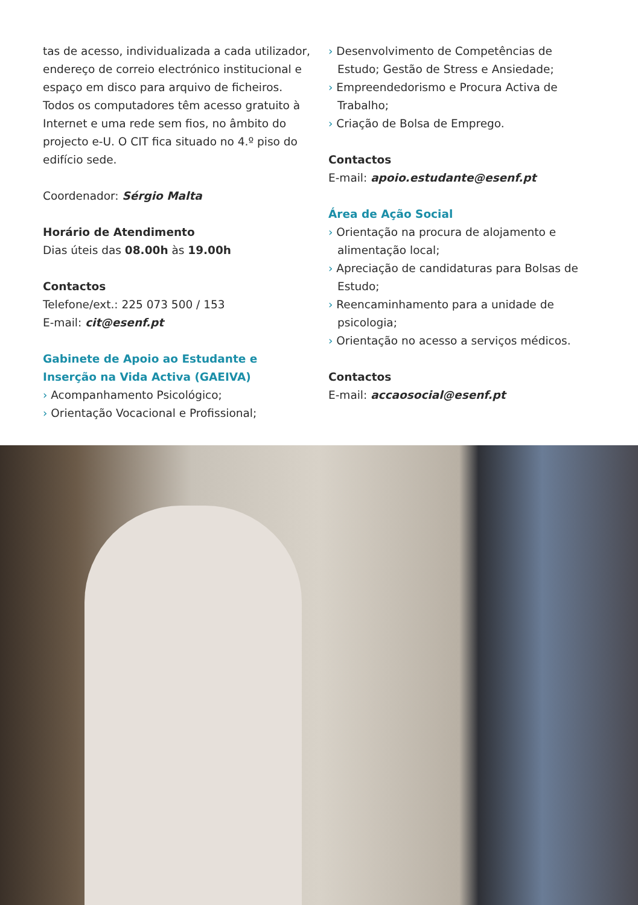tas de acesso, individualizada a cada utilizador, endereço de correio electrónico institucional e espaço em disco para arquivo de ficheiros.
Todos os computadores têm acesso gratuito à Internet e uma rede sem fios, no âmbito do projecto e-U. O CIT fica situado no 4.º piso do edifício sede.
Coordenador: Sérgio Malta
Horário de Atendimento
Dias úteis das 08.00h às 19.00h
Contactos
Telefone/ext.: 225 073 500 / 153
E-mail: cit@esenf.pt
Gabinete de Apoio ao Estudante e Inserção na Vida Activa (GAEIVA)
› Acompanhamento Psicológico;
› Orientação Vocacional e Profissional;
› Desenvolvimento de Competências de Estudo; Gestão de Stress e Ansiedade;
› Empreendedorismo e Procura Activa de Trabalho;
› Criação de Bolsa de Emprego.
Contactos
E-mail: apoio.estudante@esenf.pt
Área de Ação Social
› Orientação na procura de alojamento e alimentação local;
› Apreciação de candidaturas para Bolsas de Estudo;
› Reencaminhamento para a unidade de psicologia;
› Orientação no acesso a serviços médicos.
Contactos
E-mail: accaosocial@esenf.pt